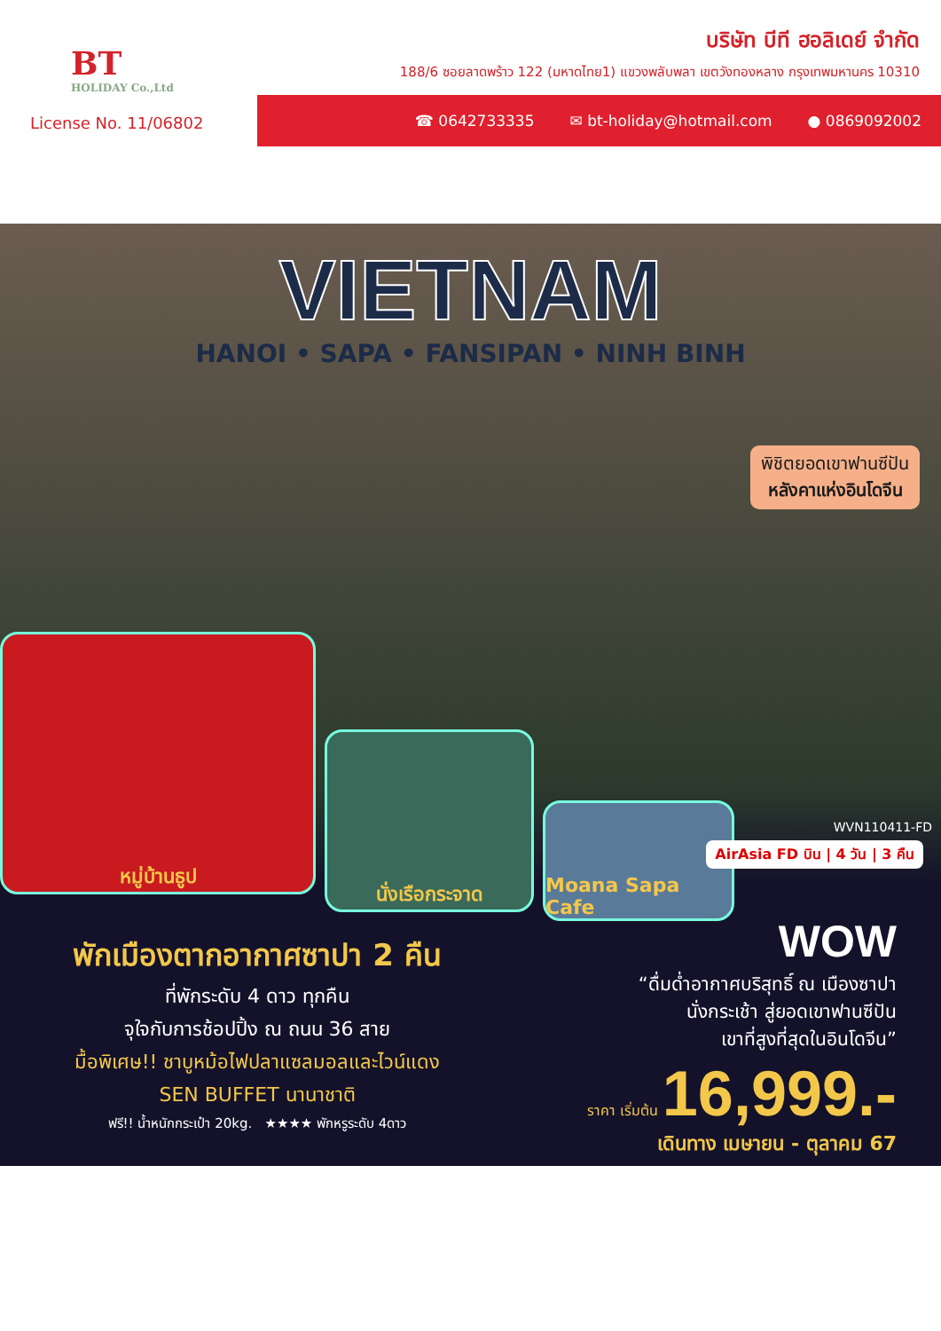BT
HOLIDAY Co.,Ltd
บริษัท บีที ฮอลิเดย์ จำกัด
188/6 ซอยลาดพร้าว 122 (มหาดไทย1) แขวงพลับพลา เขตวังทองหลาง กรุงเทพมหานคร 10310
License No. 11/06802
☎ 0642733335 ✉ bt-holiday@hotmail.com ● 0869092002
VIETNAM
HANOI • SAPA • FANSIPAN • NINH BINH
พิชิตยอดเขาฟานซีปัน
หลังคาแห่งอินโดจีน
หมู่บ้านธูป
นั่งเรือกระจาด
Moana Sapa Cafe
WVN110411-FD
AirAsia FD บิน | 4 วัน | 3 คืน
พักเมืองตากอากาศซาปา 2 คืน
ที่พักระดับ 4 ดาว ทุกคืน
จุใจกับการช้อปปิ้ง ณ ถนน 36 สาย
มื้อพิเศษ!! ชาบูหม้อไฟปลาแซลมอลและไวน์แดง
SEN BUFFET นานาชาติ
ฟรี!! น้ำหนักกระเป๋า 20kg. ★★★★ พักหรูระดับ 4ดาว
WOW
“ดื่มด่ำอากาศบริสุทธิ์ ณ เมืองซาปา
นั่งกระเช้า สู่ยอดเขาฟานซีปัน
เขาที่สูงที่สุดในอินโดจีน”
ราคา เริ่มต้น 16,999.-
เดินทาง เมษายน - ตุลาคม 67